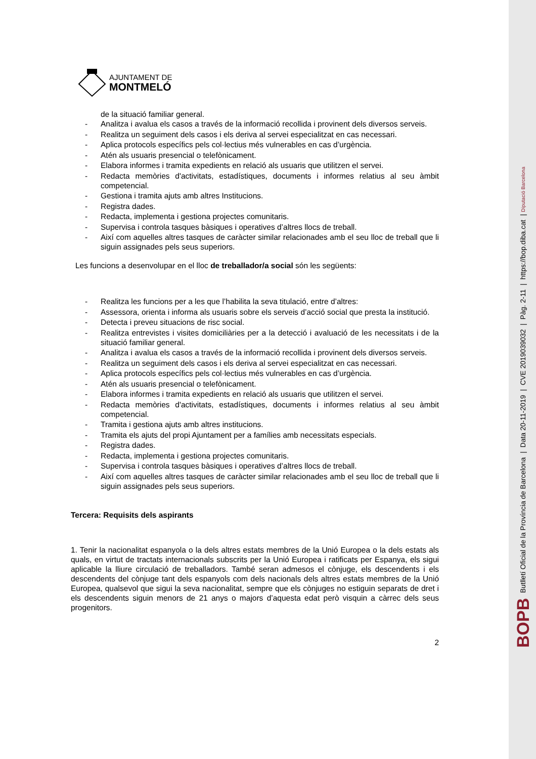AJUNTAMENT DE
MONTMELÓ
de la situació familiar general.
- Analitza i avalua els casos a través de la informació recollida i provinent dels diversos serveis.
- Realitza un seguiment dels casos i els deriva al servei especialitzat en cas necessari.
- Aplica protocols específics pels col·lectius més vulnerables en cas d’urgència.
- Atén als usuaris presencial o telefònicament.
- Elabora informes i tramita expedients en relació als usuaris que utilitzen el servei.
- Redacta memòries d'activitats, estadístiques, documents i informes relatius al seu àmbit competencial.
- Gestiona i tramita ajuts amb altres Institucions.
- Registra dades.
- Redacta, implementa i gestiona projectes comunitaris.
- Supervisa i controla tasques bàsiques i operatives d’altres llocs de treball.
- Així com aquelles altres tasques de caràcter similar relacionades amb el seu lloc de treball que li siguin assignades pels seus superiors.
Les funcions a desenvolupar en el lloc de treballador/a social són les següents:
- Realitza les funcions per a les que l’habilita la seva titulació, entre d’altres:
- Assessora, orienta i informa als usuaris sobre els serveis d’acció social que presta la institució.
- Detecta i preveu situacions de risc social.
- Realitza entrevistes i visites domiciliàries per a la detecció i avaluació de les necessitats i de la situació familiar general.
- Analitza i avalua els casos a través de la informació recollida i provinent dels diversos serveis.
- Realitza un seguiment dels casos i els deriva al servei especialitzat en cas necessari.
- Aplica protocols específics pels col·lectius més vulnerables en cas d’urgència.
- Atén als usuaris presencial o telefònicament.
- Elabora informes i tramita expedients en relació als usuaris que utilitzen el servei.
- Redacta memòries d'activitats, estadístiques, documents i informes relatius al seu àmbit competencial.
- Tramita i gestiona ajuts amb altres institucions.
- Tramita els ajuts del propi Ajuntament per a famílies amb necessitats especials.
- Registra dades.
- Redacta, implementa i gestiona projectes comunitaris.
- Supervisa i controla tasques bàsiques i operatives d’altres llocs de treball.
- Així com aquelles altres tasques de caràcter similar relacionades amb el seu lloc de treball que li siguin assignades pels seus superiors.
Tercera: Requisits dels aspirants
1. Tenir la nacionalitat espanyola o la dels altres estats membres de la Unió Europea o la dels estats als quals, en virtut de tractats internacionals subscrits per la Unió Europea i ratificats per Espanya, els sigui aplicable la lliure circulació de treballadors. També seran admesos el cònjuge, els descendents i els descendents del cònjuge tant dels espanyols com dels nacionals dels altres estats membres de la Unió Europea, qualsevol que sigui la seva nacionalitat, sempre que els cònjuges no estiguin separats de dret i els descendents siguin menors de 21 anys o majors d’aquesta edat però visquin a càrrec dels seus progenitors.
2
BOPB Butlletí Oficial de la Província de Barcelona | Data 20-11-2019 | CVE 2019039032 | Pàg. 2-11 | https://bop.diba.cat | Diputació Barcelona